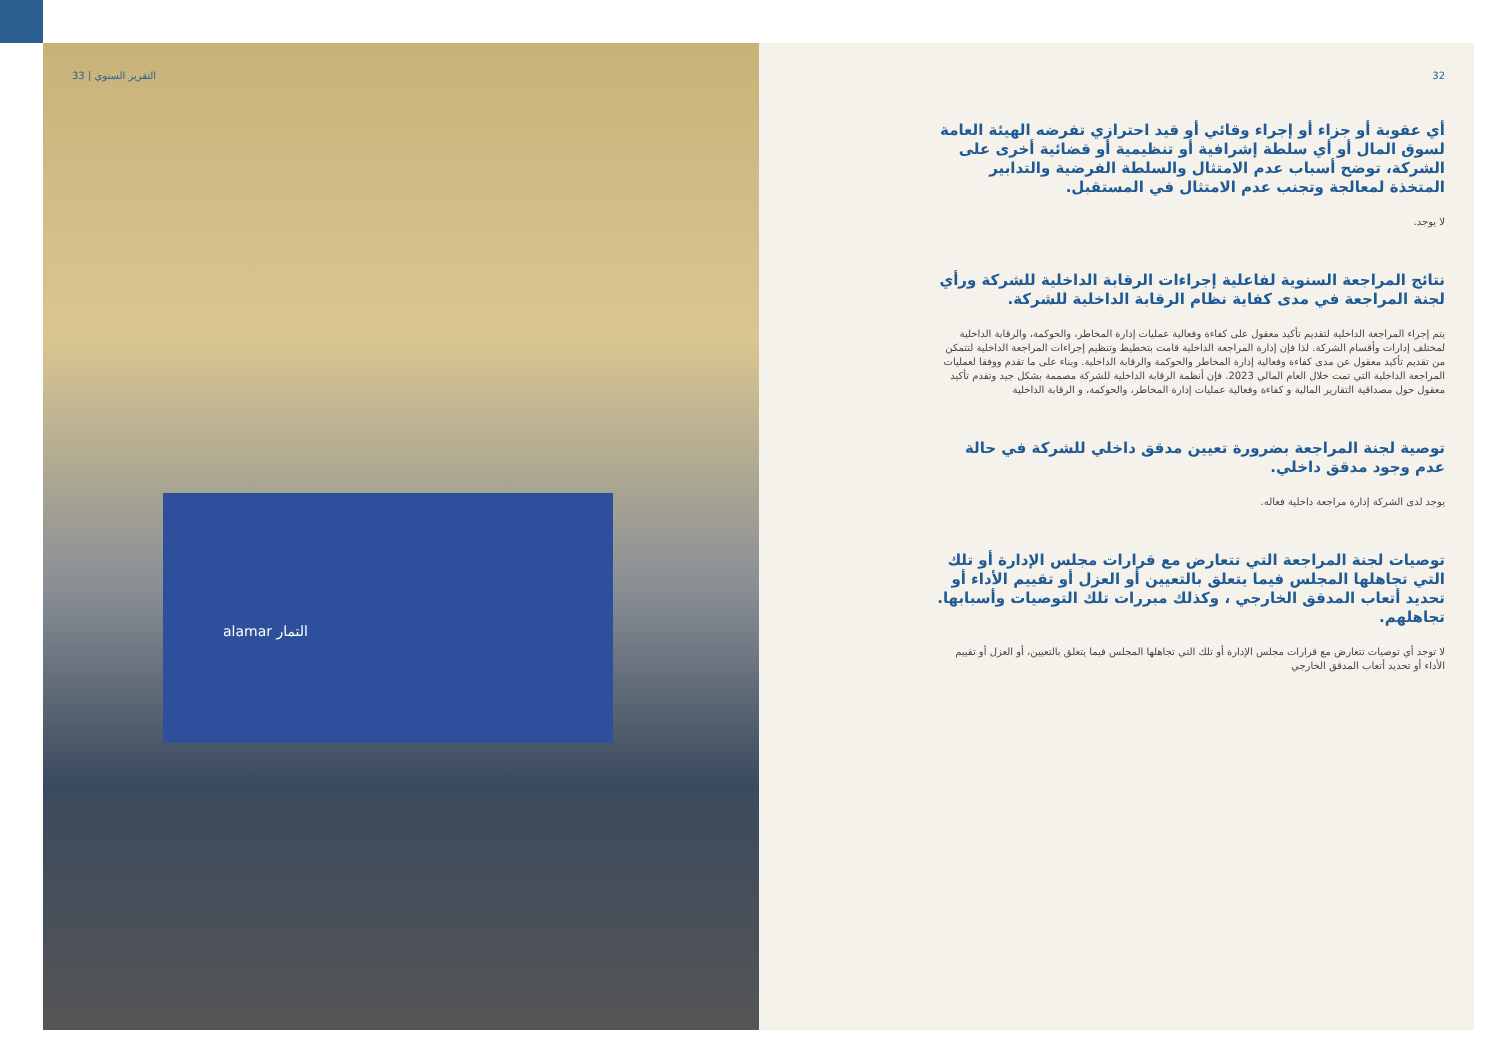33 | التقرير السنوي
alamar التمار
32
أي عقوبة أو جزاء أو إجراء وقائي أو قيد احترازي تفرضه الهيئة العامة لسوق المال أو أي سلطة إشرافية أو تنظيمية أو قضائية أخرى على الشركة، توضح أسباب عدم الامتثال والسلطة الفرضية والتدابير المتخذة لمعالجة وتجنب عدم الامتثال في المستقبل.
لا يوجد.
نتائج المراجعة السنوية لفاعلية إجراءات الرقابة الداخلية للشركة ورأي لجنة المراجعة في مدى كفاية نظام الرقابة الداخلية للشركة.
يتم إجراء المراجعة الداخلية لتقديم تأكيد معقول على كفاءة وفعالية عمليات إدارة المخاطر، والحوكمة، والرقابة الداخلية لمختلف إدارات وأقسام الشركة. لذا فإن إدارة المراجعة الداخلية قامت بتخطيط وتنظيم إجراءات المراجعة الداخلية لتتمكن من تقديم تأكيد معقول عن مدى كفاءة وفعالية إدارة المخاطر والحوكمة والرقابة الداخلية. وبناء على ما تقدم ووفقا لعمليات المراجعة الداخلية التي تمت خلال العام المالي 2023. فإن أنظمة الرقابة الداخلية للشركة مصممة بشكل جيد وتقدم تأكيد معقول حول مصداقية التقارير المالية و كفاءة وفعالية عمليات إدارة المخاطر، والحوكمة، و الرقابة الداخلية
توصية لجنة المراجعة بضرورة تعيين مدقق داخلي للشركة في حالة عدم وجود مدقق داخلي.
يوجد لدى الشركة إدارة مراجعة داخلية فعاله.
توصيات لجنة المراجعة التي تتعارض مع قرارات مجلس الإدارة أو تلك التي تجاهلها المجلس فيما يتعلق بالتعيين أو العزل أو تقييم الأداء أو تحديد أتعاب المدقق الخارجي ، وكذلك مبررات تلك التوصيات وأسبابها. تجاهلهم.
لا توجد أي توصيات تتعارض مع قرارات مجلس الإدارة أو تلك التي تجاهلها المجلس فيما يتعلق بالتعيين، أو العزل أو تقييم الأداء أو تحديد أتعاب المدقق الخارجي